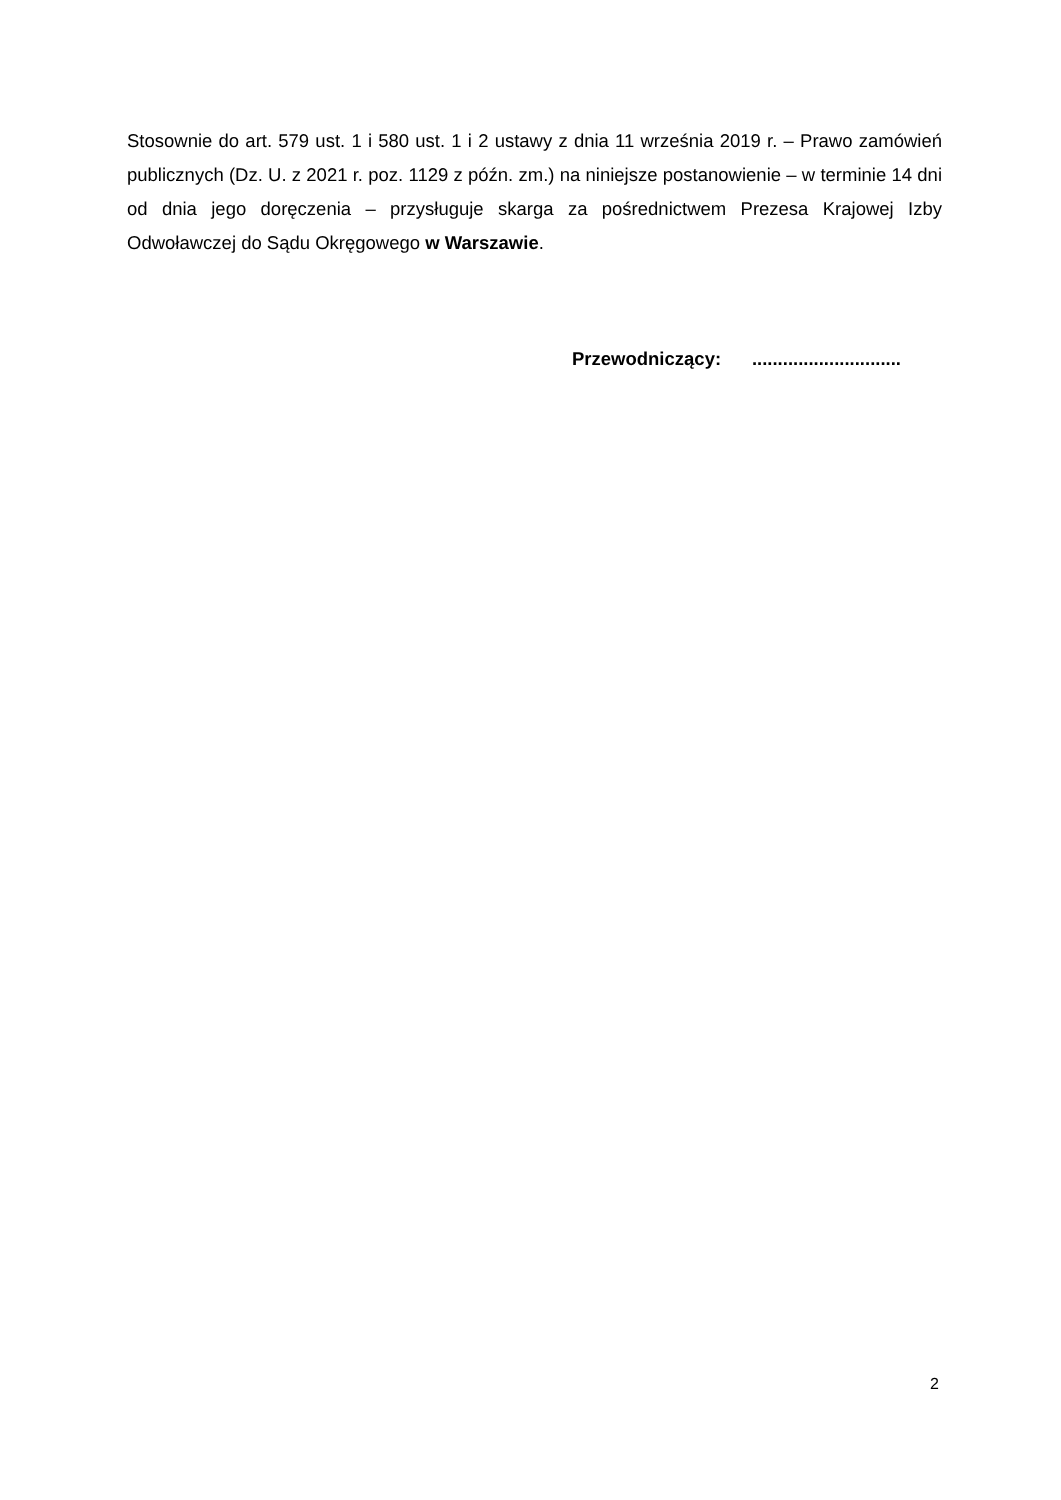Stosownie do art. 579 ust. 1 i 580 ust. 1 i 2 ustawy z dnia 11 września 2019 r. – Prawo zamówień publicznych (Dz. U. z 2021 r. poz. 1129 z późn. zm.) na niniejsze postanowienie – w terminie 14 dni od dnia jego doręczenia – przysługuje skarga za pośrednictwem Prezesa Krajowej Izby Odwoławczej do Sądu Okręgowego w Warszawie.
Przewodniczący: .............................
2